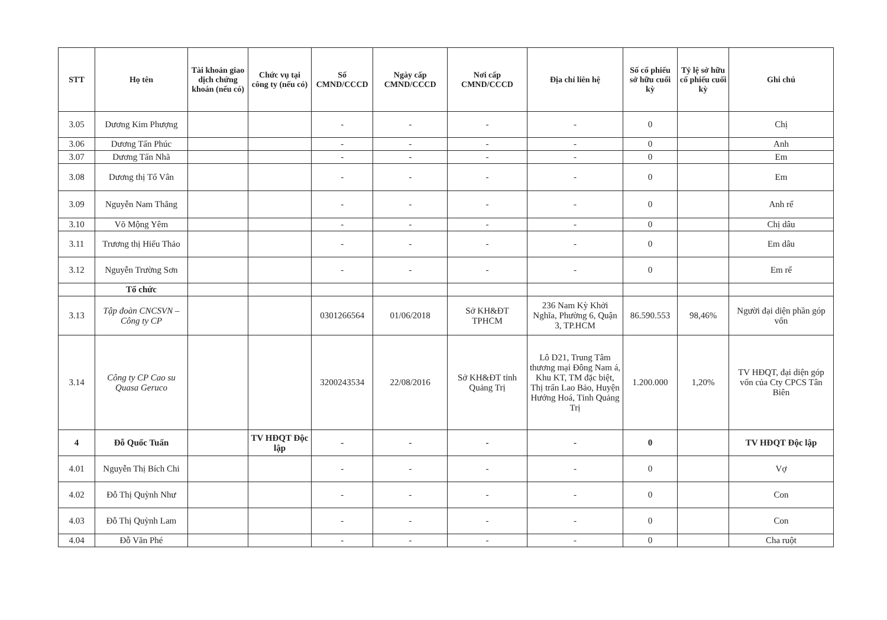| STT | Họ tên | Tài khoản giao dịch chứng khoán (nếu có) | Chức vụ tại công ty (nếu có) | Số CMND/CCCD | Ngày cấp CMND/CCCD | Nơi cấp CMND/CCCD | Địa chỉ liên hệ | Số cổ phiếu sở hữu cuối kỳ | Tỷ lệ sở hữu cổ phiếu cuối kỳ | Ghi chú |
| --- | --- | --- | --- | --- | --- | --- | --- | --- | --- | --- |
| 3.05 | Dương Kim Phượng | | | - | - | - | - | 0 | | Chị |
| 3.06 | Dương Tấn Phúc | | | - | - | - | - | 0 | | Anh |
| 3.07 | Dương Tấn Nhã | | | - | - | - | - | 0 | | Em |
| 3.08 | Dương thị Tố Vân | | | - | - | - | - | 0 | | Em |
| 3.09 | Nguyễn Nam Thắng | | | - | - | - | - | 0 | | Anh rể |
| 3.10 | Võ Mộng Yêm | | | - | - | - | - | 0 | | Chị dâu |
| 3.11 | Trương thị Hiếu Thảo | | | - | - | - | - | 0 | | Em dâu |
| 3.12 | Nguyễn Trường Sơn | | | - | - | - | - | 0 | | Em rể |
| | Tổ chức | | | | | | | | | |
| 3.13 | Tập đoàn CNCSVN – Công ty CP | | | 0301266564 | 01/06/2018 | Sở KH&ĐT TPHCM | 236 Nam Kỳ Khởi Nghĩa, Phường 6, Quận 3, TP.HCM | 86.590.553 | 98,46% | Người đại diện phần góp vốn |
| 3.14 | Công ty CP Cao su Quasa Geruco | | | 3200243534 | 22/08/2016 | Sở KH&ĐT tỉnh Quảng Trị | Lô D21, Trung Tâm thương mại Đông Nam á, Khu KT, TM đặc biệt, Thị trấn Lao Bảo, Huyện Hướng Hoá, Tỉnh Quảng Trị | 1.200.000 | 1,20% | TV HĐQT, đại diện góp vốn của Cty CPCS Tân Biên |
| 4 | Đỗ Quốc Tuấn | | TV HĐQT Độc lập | - | - | - | - | 0 | | TV HĐQT Độc lập |
| 4.01 | Nguyễn Thị Bích Chi | | | - | - | - | - | 0 | | Vợ |
| 4.02 | Đỗ Thị Quỳnh Như | | | - | - | - | - | 0 | | Con |
| 4.03 | Đỗ Thị Quỳnh Lam | | | - | - | - | - | 0 | | Con |
| 4.04 | Đỗ Văn Phé | | | - | - | - | - | 0 | | Cha ruột |